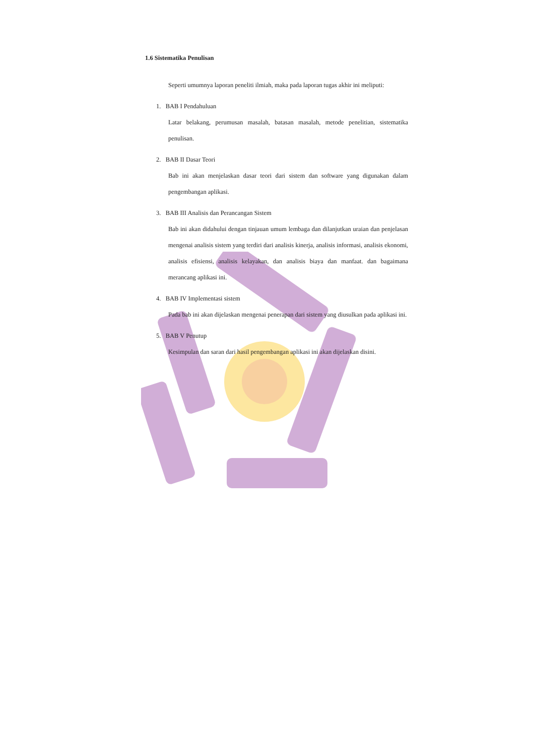1.6 Sistematika Penulisan
Seperti umumnya laporan peneliti ilmiah, maka pada laporan tugas akhir ini meliputi:
1. BAB I Pendahuluan
Latar belakang, perumusan masalah, batasan masalah, metode penelitian, sistematika penulisan.
2. BAB II Dasar Teori
Bab ini akan menjelaskan dasar teori dari sistem dan software yang digunakan dalam pengembangan aplikasi.
3. BAB III Analisis dan Perancangan Sistem
Bab ini akan didahului dengan tinjauan umum lembaga dan dilanjutkan uraian dan penjelasan mengenai analisis sistem yang terdiri dari analisis kinerja, analisis informasi, analisis ekonomi, analisis efisiensi, analisis kelayakan, dan analisis biaya dan manfaat. dan bagaimana merancang aplikasi ini.
4. BAB IV Implementasi sistem
Pada bab ini akan dijelaskan mengenai penerapan dari sistem yang diusulkan pada aplikasi ini.
5. BAB V Penutup
Kesimpulan dan saran dari hasil pengembangan aplikasi ini akan dijelaskan disini.